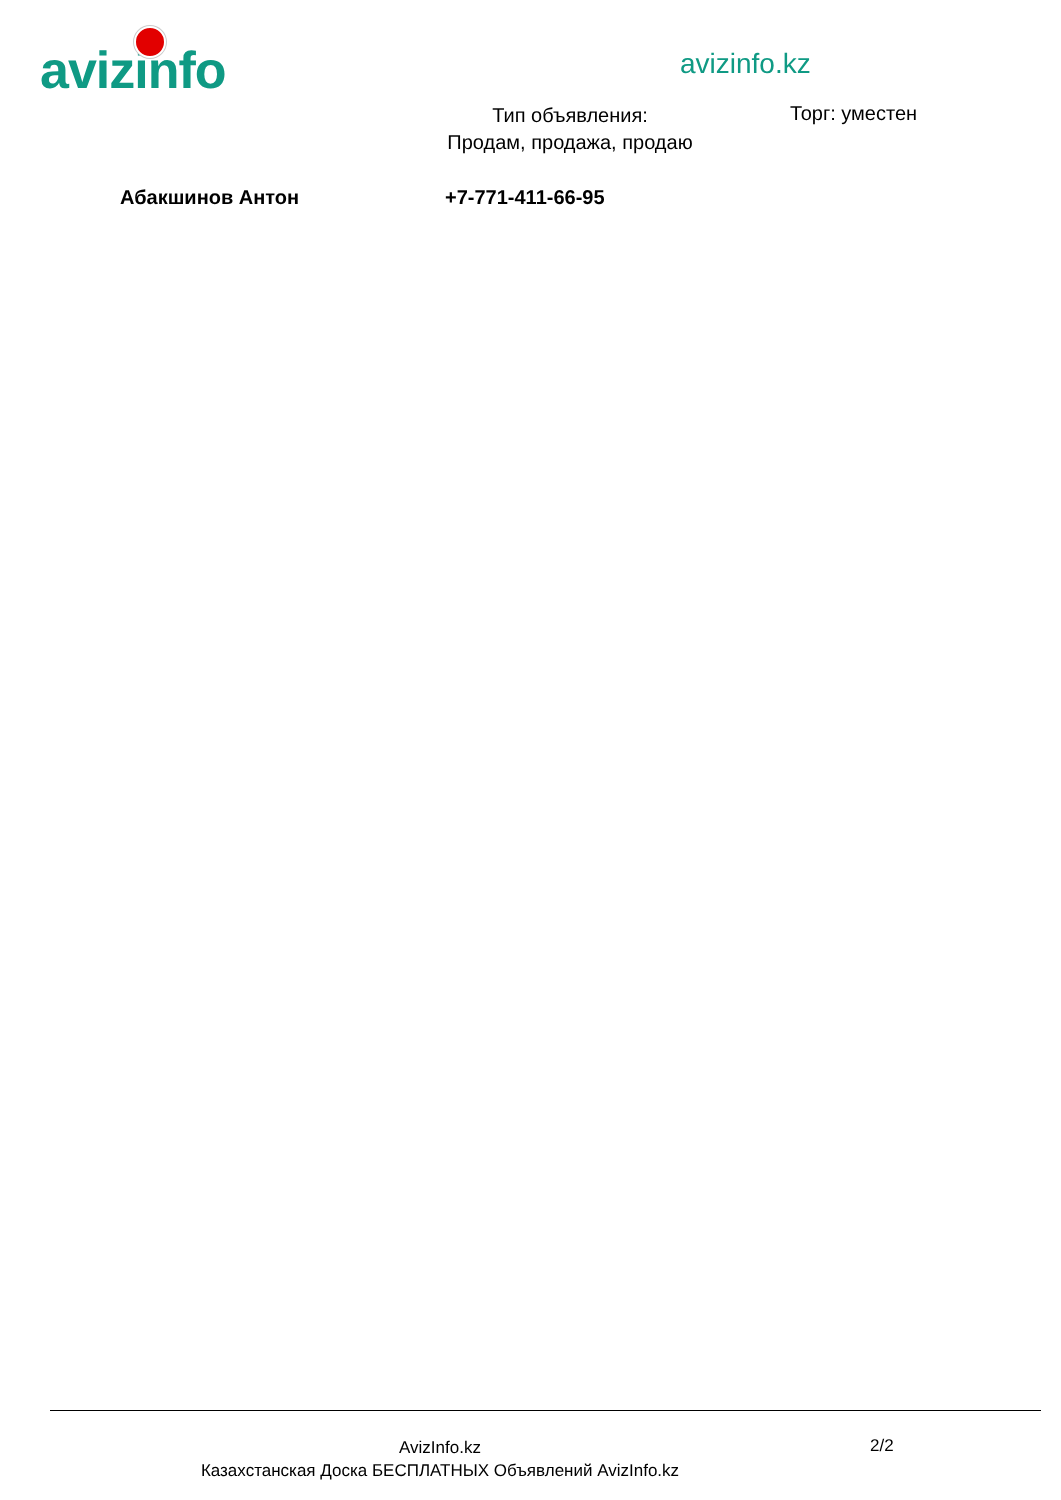avizinfo
avizinfo.kz
Тип объявления:
Продам, продажа, продаю
Торг: уместен
Абакшинов Антон +7-771-411-66-95
AvizInfo.kz
Казахстанская Доска БЕСПЛАТНЫХ Объявлений AvizInfo.kz
2/2